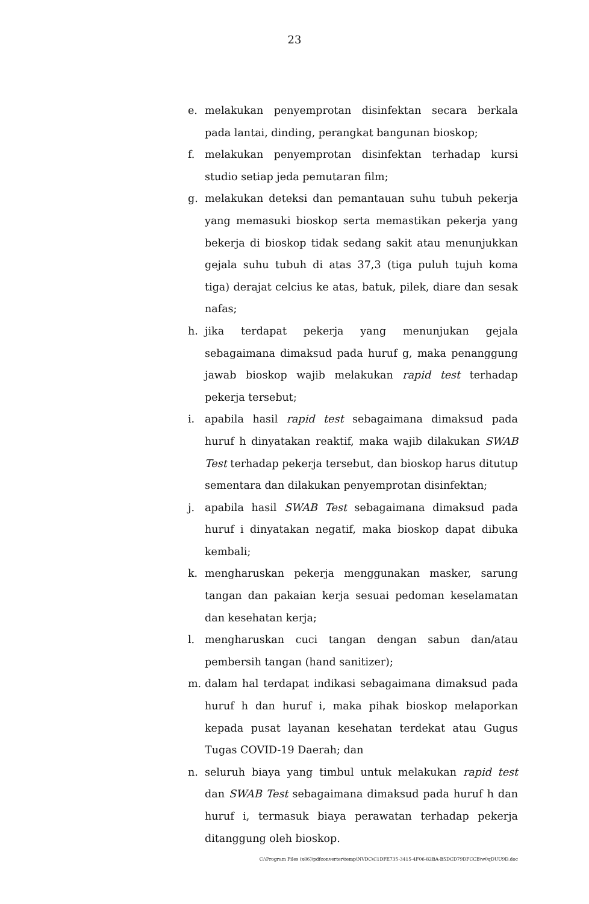23
e. melakukan penyemprotan disinfektan secara berkala pada lantai, dinding, perangkat bangunan bioskop;
f. melakukan penyemprotan disinfektan terhadap kursi studio setiap jeda pemutaran film;
g. melakukan deteksi dan pemantauan suhu tubuh pekerja yang memasuki bioskop serta memastikan pekerja yang bekerja di bioskop tidak sedang sakit atau menunjukkan gejala suhu tubuh di atas 37,3 (tiga puluh tujuh koma tiga) derajat celcius ke atas, batuk, pilek, diare dan sesak nafas;
h. jika terdapat pekerja yang menunjukan gejala sebagaimana dimaksud pada huruf g, maka penanggung jawab bioskop wajib melakukan rapid test terhadap pekerja tersebut;
i. apabila hasil rapid test sebagaimana dimaksud pada huruf h dinyatakan reaktif, maka wajib dilakukan SWAB Test terhadap pekerja tersebut, dan bioskop harus ditutup sementara dan dilakukan penyemprotan disinfektan;
j. apabila hasil SWAB Test sebagaimana dimaksud pada huruf i dinyatakan negatif, maka bioskop dapat dibuka kembali;
k. mengharuskan pekerja menggunakan masker, sarung tangan dan pakaian kerja sesuai pedoman keselamatan dan kesehatan kerja;
l. mengharuskan cuci tangan dengan sabun dan/atau pembersih tangan (hand sanitizer);
m. dalam hal terdapat indikasi sebagaimana dimaksud pada huruf h dan huruf i, maka pihak bioskop melaporkan kepada pusat layanan kesehatan terdekat atau Gugus Tugas COVID-19 Daerah; dan
n. seluruh biaya yang timbul untuk melakukan rapid test dan SWAB Test sebagaimana dimaksud pada huruf h dan huruf i, termasuk biaya perawatan terhadap pekerja ditanggung oleh bioskop.
C:\Program Files (x86)\pdfconverter\temp\NVDC\C1DFE735-3415-4F06-82BA-B5DCD79DFCCB\w0qDUU9D.doc